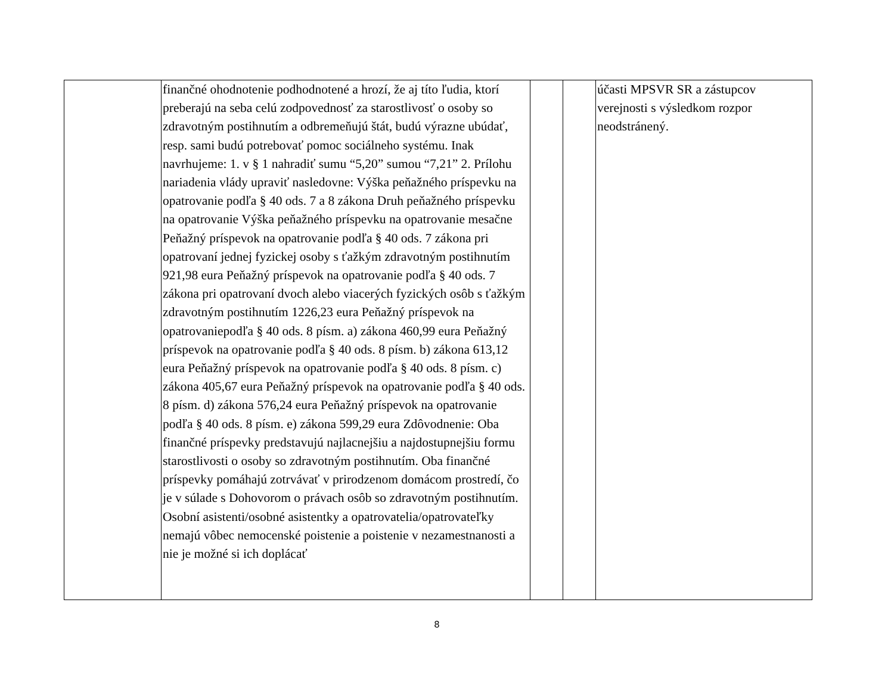| | finančné ohodnotenie podhodnotené a hrozí, že aj títo ľudia, ktorí preberajú na seba celú zodpovednosť za starostlivosť o osoby so zdravotným postihnutím a odbremeňujú štát, budú výrazne ubúdať, resp. sami budú potrebovať pomoc sociálneho systému. Inak navrhujeme: 1. v § 1 nahradiť sumu “5,20” sumou “7,21” 2. Prílohu nariadenia vlády upraviť nasledovne: Výška peňažného príspevku na opatrovanie podľa § 40 ods. 7 a 8 zákona Druh peňažného príspevku na opatrovanie Výška peňažného príspevku na opatrovanie mesačne Peňažný príspevok na opatrovanie podľa § 40 ods. 7 zákona pri opatrovaní jednej fyzickej osoby s ťažkým zdravotným postihnutím 921,98 eura Peňažný príspevok na opatrovanie podľa § 40 ods. 7 zákona pri opatrovaní dvoch alebo viacerých fyzických osôb s ťažkým zdravotným postihnutím 1226,23 eura Peňažný príspevok na opatrovaniepodľa § 40 ods. 8 písm. a) zákona 460,99 eura Peňažný príspevok na opatrovanie podľa § 40 ods. 8 písm. b) zákona 613,12 eura Peňažný príspevok na opatrovanie podľa § 40 ods. 8 písm. c) zákona 405,67 eura Peňažný príspevok na opatrovanie podľa § 40 ods. 8 písm. d) zákona 576,24 eura Peňažný príspevok na opatrovanie podľa § 40 ods. 8 písm. e) zákona 599,29 eura Zdôvodnenie: Oba finančné príspevky predstavujú najlacnejšiu a najdostupnejšiu formu starostlivosti o osoby so zdravotným postihnutím. Oba finančné príspevky pomáhajú zotrvávať v prirodzenom domácom prostredí, čo je v súlade s Dohovorom o právach osôb so zdravotným postihnutím. Osobní asistenti/osobné asistentky a opatrovatelia/opatrovateľky nemajú vôbec nemocenské poistenie a poistenie v nezamestnanosti a nie je možné si ich doplácať | | | účasti MPSVR SR a zástupcov verejnosti s výsledkom rozpor neodstránený. |
8